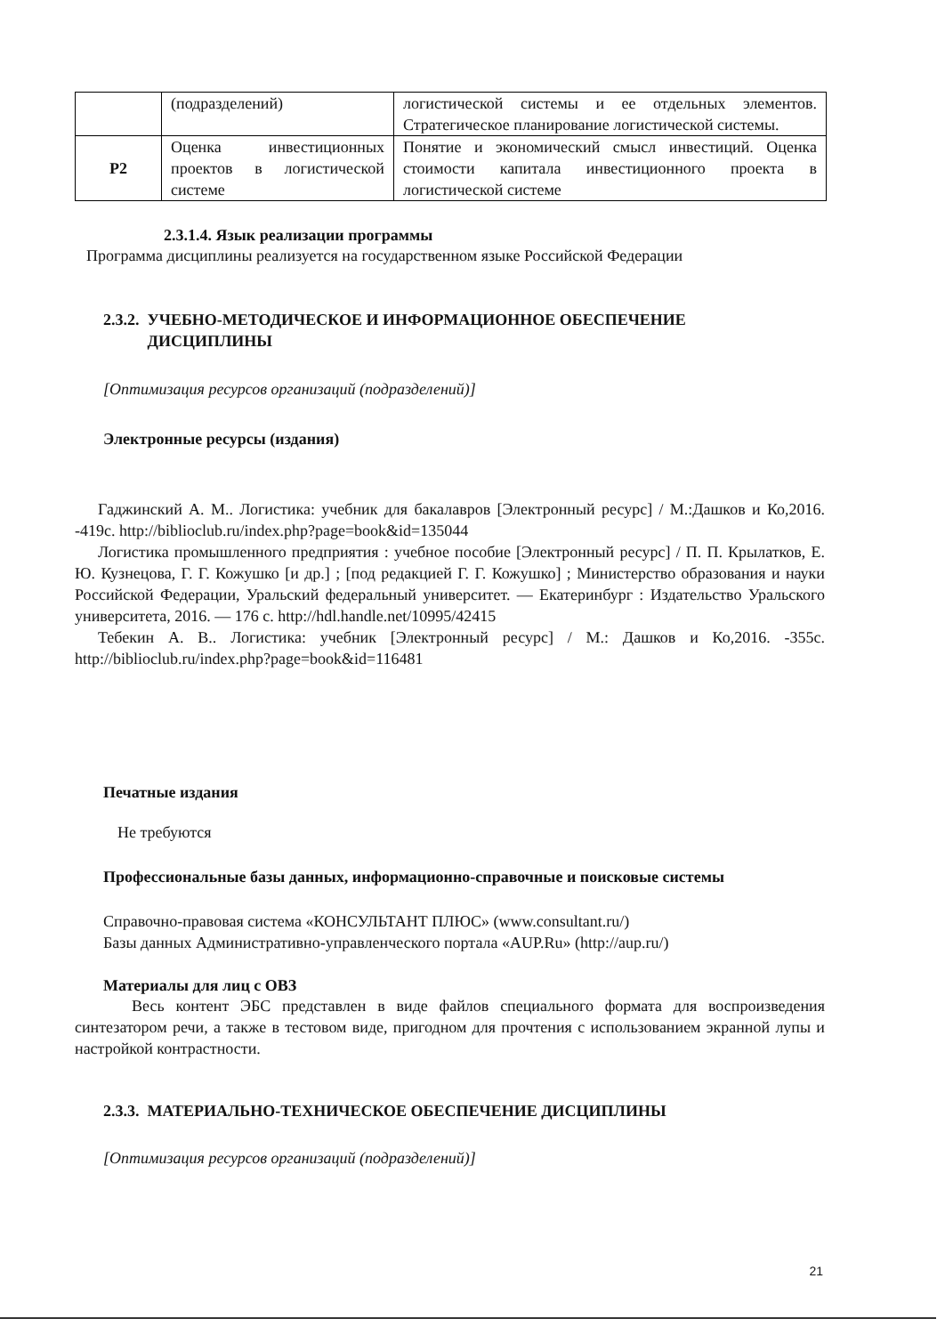| | (подразделений) | логистической системы и ее отдельных элементов. Стратегическое планирование логистической системы. |
| Р2 | Оценка инвестиционных проектов в логистической системе | Понятие и экономический смысл инвестиций. Оценка стоимости капитала инвестиционного проекта в логистической системе |
2.3.1.4. Язык реализации программы
Программа дисциплины реализуется на государственном языке Российской Федерации
2.3.2. УЧЕБНО-МЕТОДИЧЕСКОЕ И ИНФОРМАЦИОННОЕ ОБЕСПЕЧЕНИЕ
ДИСЦИПЛИНЫ
[Оптимизация ресурсов организаций (подразделений)]
Электронные ресурсы (издания)
Гаджинский А. М.. Логистика: учебник для бакалавров [Электронный ресурс] / М.:Дашков и Ко,2016. -419с. http://biblioclub.ru/index.php?page=book&id=135044
Логистика промышленного предприятия : учебное пособие [Электронный ресурс] / П. П. Крылатков, Е. Ю. Кузнецова, Г. Г. Кожушко [и др.] ; [под редакцией Г. Г. Кожушко] ; Министерство образования и науки Российской Федерации, Уральский федеральный университет. — Екатеринбург : Издательство Уральского университета, 2016. — 176 с. http://hdl.handle.net/10995/42415
Тебекин А. В.. Логистика: учебник [Электронный ресурс] / М.: Дашков и Ко,2016. -355с. http://biblioclub.ru/index.php?page=book&id=116481
Печатные издания
Не требуются
Профессиональные базы данных, информационно-справочные и поисковые системы
Справочно-правовая система «КОНСУЛЬТАНТ ПЛЮС» (www.consultant.ru/)
Базы данных Административно-управленческого портала «AUP.Ru» (http://aup.ru/)
Материалы для лиц с ОВЗ
Весь контент ЭБС представлен в виде файлов специального формата для воспроизведения синтезатором речи, а также в тестовом виде, пригодном для прочтения с использованием экранной лупы и настройкой контрастности.
2.3.3. МАТЕРИАЛЬНО-ТЕХНИЧЕСКОЕ ОБЕСПЕЧЕНИЕ ДИСЦИПЛИНЫ
[Оптимизация ресурсов организаций (подразделений)]
21